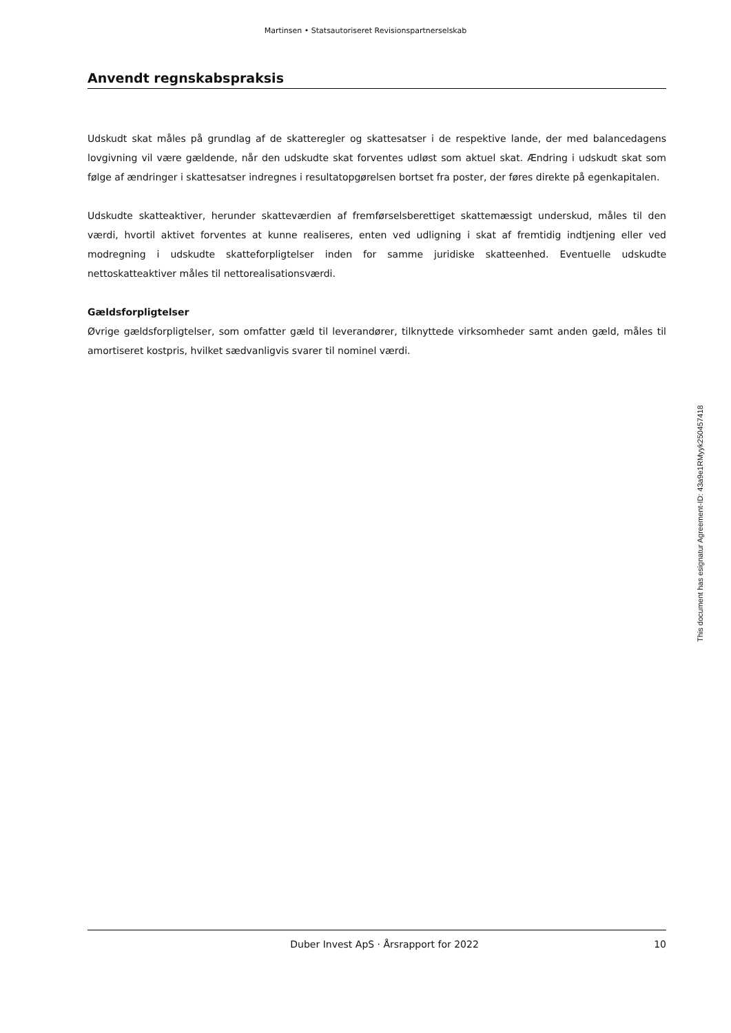Martinsen • Statsautoriseret Revisionspartnerselskab
Anvendt regnskabspraksis
Udskudt skat måles på grundlag af de skatteregler og skattesatser i de respektive lande, der med balancedagens lovgivning vil være gældende, når den udskudte skat forventes udløst som aktuel skat. Ændring i udskudt skat som følge af ændringer i skattesatser indregnes i resultatopgørelsen bortset fra poster, der føres direkte på egenkapitalen.
Udskudte skatteaktiver, herunder skatteværdien af fremførselsberettiget skattemæssigt underskud, måles til den værdi, hvortil aktivet forventes at kunne realiseres, enten ved udligning i skat af fremtidig indtjening eller ved modregning i udskudte skatteforpligtelser inden for samme juridiske skatteenhed. Eventuelle udskudte nettoskatteaktiver måles til nettorealisationsværdi.
Gældsforpligtelser
Øvrige gældsforpligtelser, som omfatter gæld til leverandører, tilknyttede virksomheder samt anden gæld, måles til amortiseret kostpris, hvilket sædvanligvis svarer til nominel værdi.
This document has esignatur Agreement-ID: 43a9e1RMyyk250457418
Duber Invest ApS · Årsrapport for 2022 10